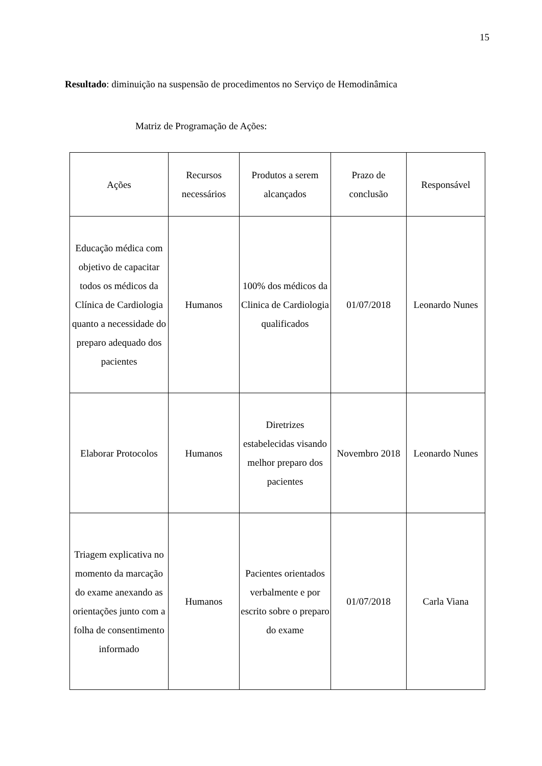15
Resultado: diminuição na suspensão de procedimentos no Serviço de Hemodinâmica
Matriz de Programação de Ações:
| Ações | Recursos necessários | Produtos a serem alcançados | Prazo de conclusão | Responsável |
| --- | --- | --- | --- | --- |
| Educação médica com objetivo de capacitar todos os médicos da Clínica de Cardiologia quanto a necessidade do preparo adequado dos pacientes | Humanos | 100% dos médicos da Clinica de Cardiologia qualificados | 01/07/2018 | Leonardo Nunes |
| Elaborar Protocolos | Humanos | Diretrizes estabelecidas visando melhor preparo dos pacientes | Novembro 2018 | Leonardo Nunes |
| Triagem explicativa no momento da marcação do exame anexando as orientações junto com a folha de consentimento informado | Humanos | Pacientes orientados verbalmente e por escrito sobre o preparo do exame | 01/07/2018 | Carla Viana |